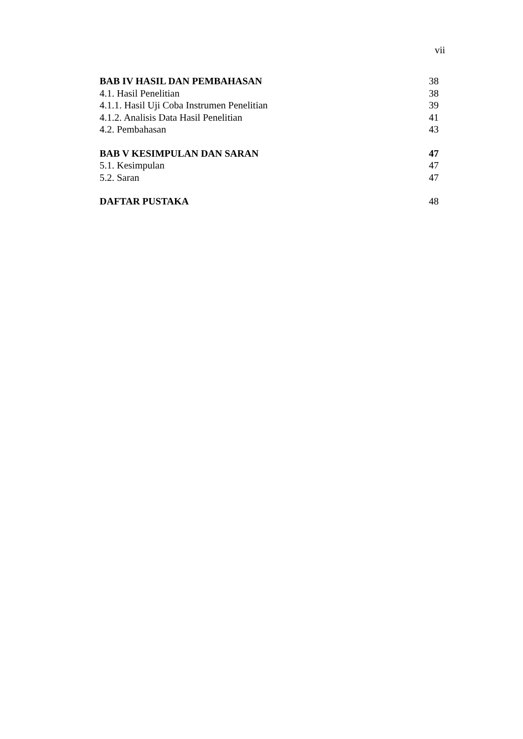vii
| BAB IV HASIL DAN PEMBAHASAN | 38 |
| 4.1. Hasil Penelitian | 38 |
| 4.1.1. Hasil Uji Coba Instrumen Penelitian | 39 |
| 4.1.2. Analisis Data Hasil Penelitian | 41 |
| 4.2. Pembahasan | 43 |
| BAB V KESIMPULAN DAN SARAN | 47 |
| 5.1. Kesimpulan | 47 |
| 5.2. Saran | 47 |
| DAFTAR PUSTAKA | 48 |